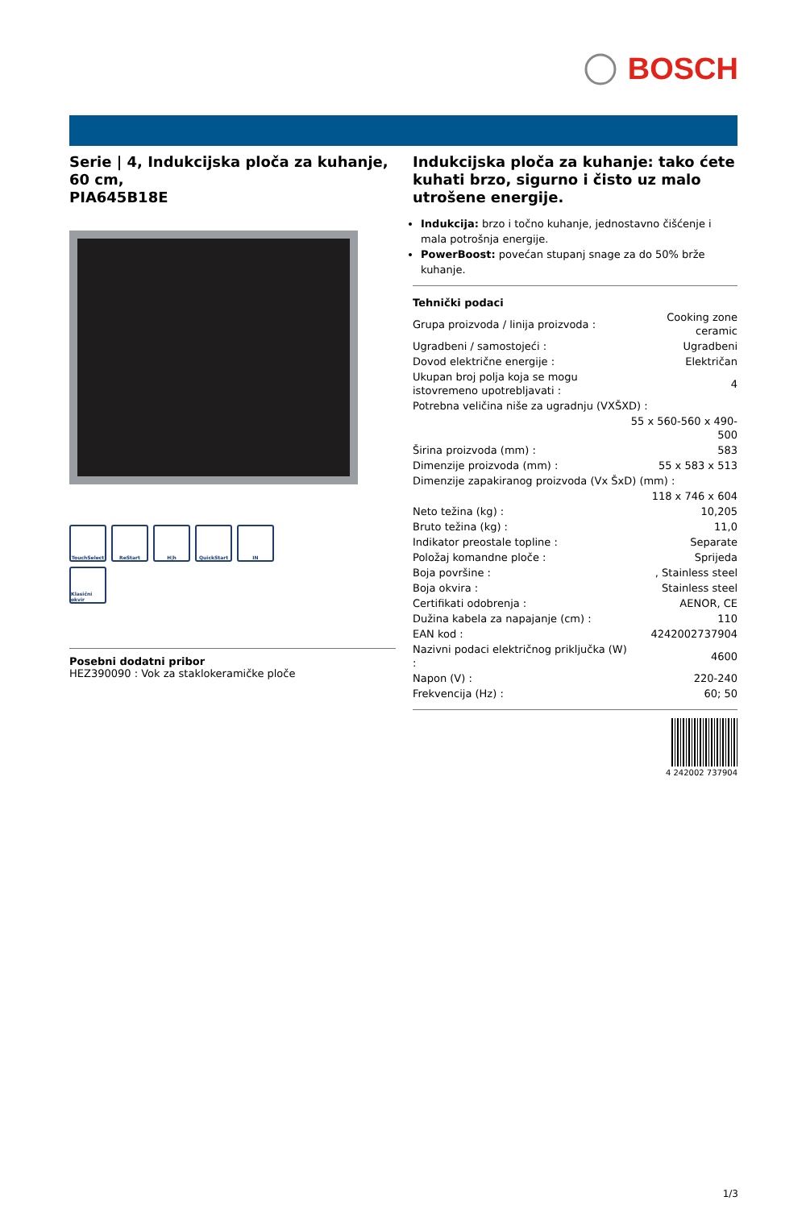BOSCH
Serie | 4, Indukcijska ploča za kuhanje, 60 cm,
PIA645B18E
TouchSelect
ReStart
H|h
QuickStart
IN
Klasični okvir
Posebni dodatni pribor
HEZ390090 : Vok za staklokeramičke ploče
Indukcijska ploča za kuhanje: tako ćete kuhati brzo, sigurno i čisto uz malo utrošene energije.
Indukcija: brzo i točno kuhanje, jednostavno čišćenje i mala potrošnja energije.
PowerBoost: povećan stupanj snage za do 50% brže kuhanje.
Tehnički podaci
| Grupa proizvoda / linija proizvoda : | Cooking zone ceramic |
| Ugradbeni / samostojeći : | Ugradbeni |
| Dovod električne energije : | Električan |
| Ukupan broj polja koja se mogu istovremeno upotrebljavati : | 4 |
| Potrebna veličina niše za ugradnju (VXŠXD) : | |
| | 55 x 560-560 x 490-500 |
| Širina proizvoda (mm) : | 583 |
| Dimenzije proizvoda (mm) : | 55 x 583 x 513 |
| Dimenzije zapakiranog proizvoda (Vx ŠxD) (mm) : | |
| | 118 x 746 x 604 |
| Neto težina (kg) : | 10,205 |
| Bruto težina (kg) : | 11,0 |
| Indikator preostale topline : | Separate |
| Položaj komandne ploče : | Sprijeda |
| Boja površine : | , Stainless steel |
| Boja okvira : | Stainless steel |
| Certifikati odobrenja : | AENOR, CE |
| Dužina kabela za napajanje (cm) : | 110 |
| EAN kod : | 4242002737904 |
| Nazivni podaci električnog priključka (W) : | 4600 |
| Napon (V) : | 220-240 |
| Frekvencija (Hz) : | 60; 50 |
4 242002 737904
1/3